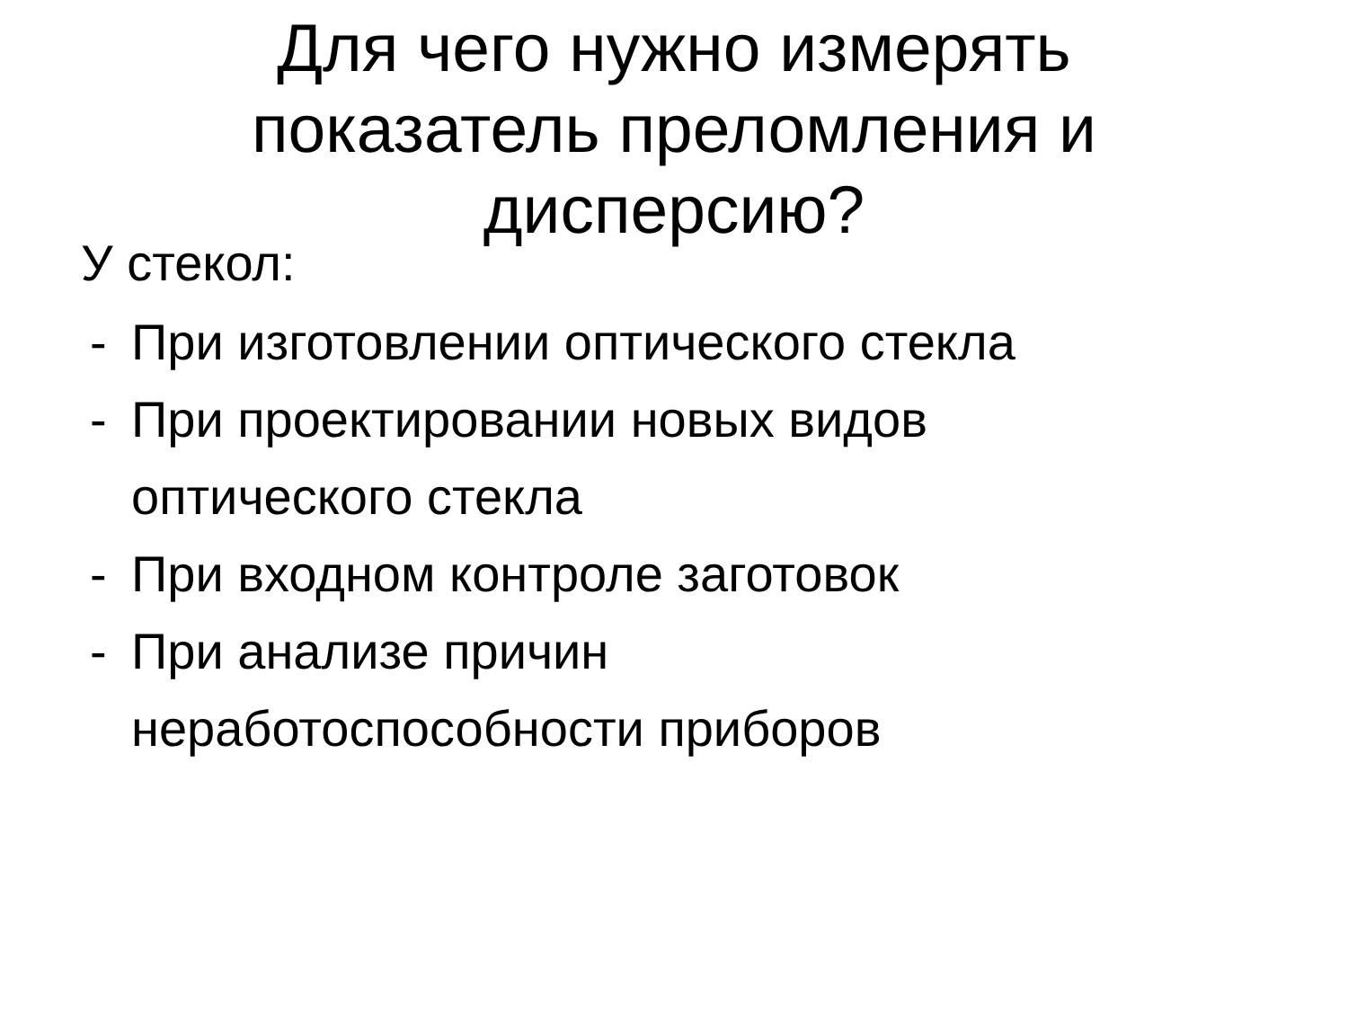Для чего нужно измерять
показатель преломления и
дисперсию?
У стекол:
-
При изготовлении оптического стекла
-
При проектировании новых видов
оптического стекла
-
При входном контроле заготовок
-
При анализе причин
неработоспособности приборов